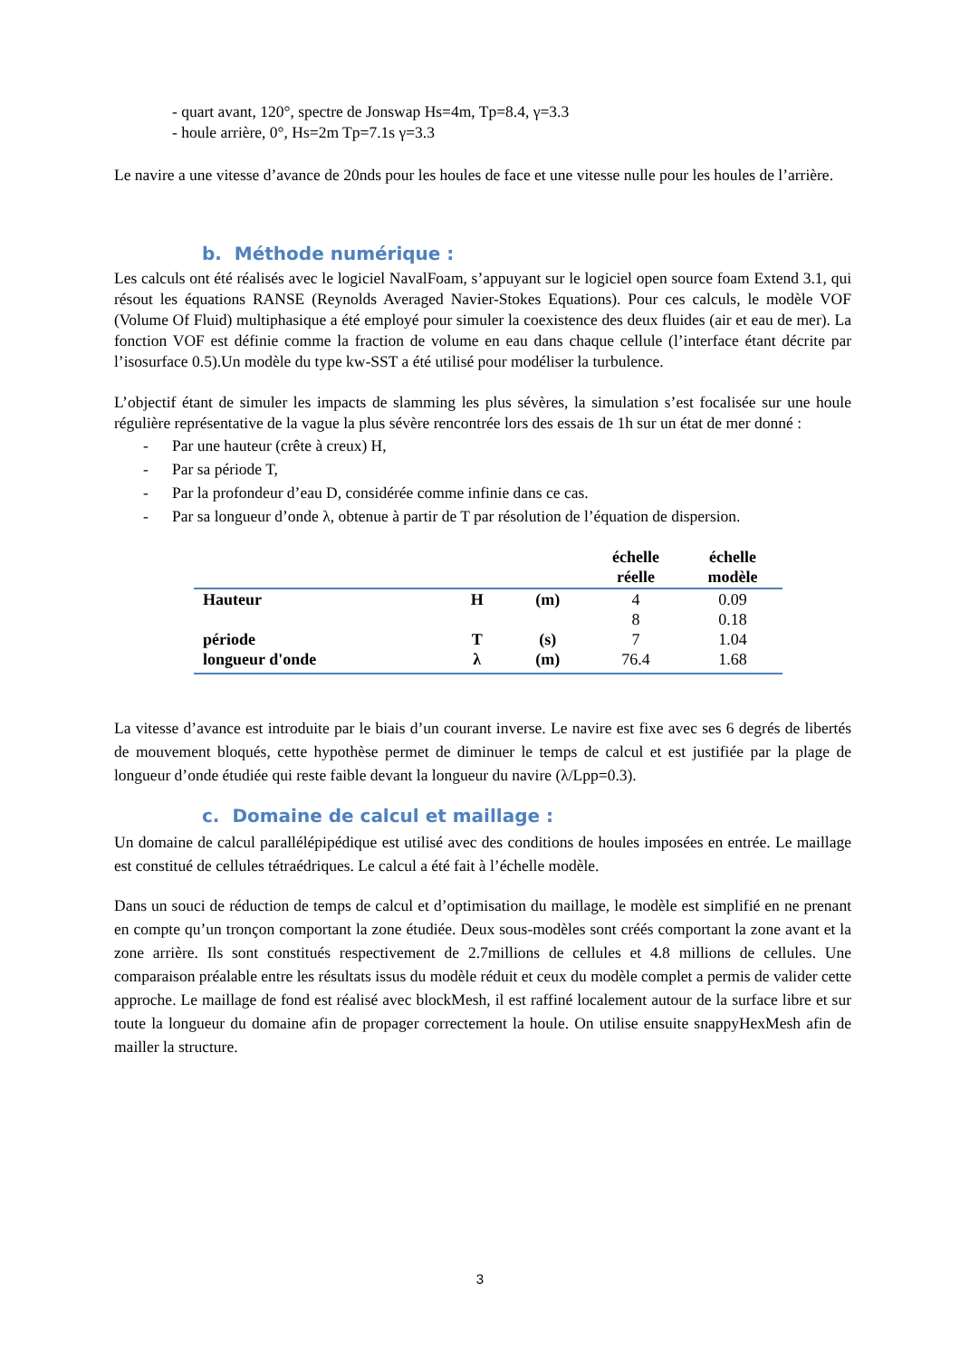- quart avant, 120°, spectre de Jonswap Hs=4m, Tp=8.4, γ=3.3
- houle arrière, 0°, Hs=2m Tp=7.1s γ=3.3
Le navire a une vitesse d’avance de 20nds pour les houles de face et une vitesse nulle pour les houles de l’arrière.
b. Méthode numérique :
Les calculs ont été réalisés avec le logiciel NavalFoam, s’appuyant sur le logiciel open source foam Extend 3.1, qui résout les équations RANSE (Reynolds Averaged Navier-Stokes Equations). Pour ces calculs, le modèle VOF (Volume Of Fluid) multiphasique a été employé pour simuler la coexistence des deux fluides (air et eau de mer). La fonction VOF est définie comme la fraction de volume en eau dans chaque cellule (l’interface étant décrite par l’isosurface 0.5).Un modèle du type kw-SST a été utilisé pour modéliser la turbulence.
L’objectif étant de simuler les impacts de slamming les plus sévères, la simulation s’est focalisée sur une houle régulière représentative de la vague la plus sévère rencontrée lors des essais de 1h sur un état de mer donné :
- Par une hauteur (crête à creux) H,
- Par sa période T,
- Par la profondeur d’eau D, considérée comme infinie dans ce cas.
- Par sa longueur d’onde λ, obtenue à partir de T par résolution de l’équation de dispersion.
| | | | échelle réelle | échelle modèle |
| --- | --- | --- | --- | --- |
| Hauteur | H | (m) | 4 | 0.09 |
| | | | 8 | 0.18 |
| période | T | (s) | 7 | 1.04 |
| longueur d'onde | λ | (m) | 76.4 | 1.68 |
La vitesse d’avance est introduite par le biais d’un courant inverse. Le navire est fixe avec ses 6 degrés de libertés de mouvement bloqués, cette hypothèse permet de diminuer le temps de calcul et est justifiée par la plage de longueur d’onde étudiée qui reste faible devant la longueur du navire (λ/Lpp=0.3).
c. Domaine de calcul et maillage :
Un domaine de calcul parallélépipédique est utilisé avec des conditions de houles imposées en entrée. Le maillage est constitué de cellules tétraédriques. Le calcul a été fait à l’échelle modèle.
Dans un souci de réduction de temps de calcul et d’optimisation du maillage, le modèle est simplifié en ne prenant en compte qu’un tronçon comportant la zone étudiée. Deux sous-modèles sont créés comportant la zone avant et la zone arrière. Ils sont constitués respectivement de 2.7millions de cellules et 4.8 millions de cellules. Une comparaison préalable entre les résultats issus du modèle réduit et ceux du modèle complet a permis de valider cette approche. Le maillage de fond est réalisé avec blockMesh, il est raffiné localement autour de la surface libre et sur toute la longueur du domaine afin de propager correctement la houle. On utilise ensuite snappyHexMesh afin de mailler la structure.
3